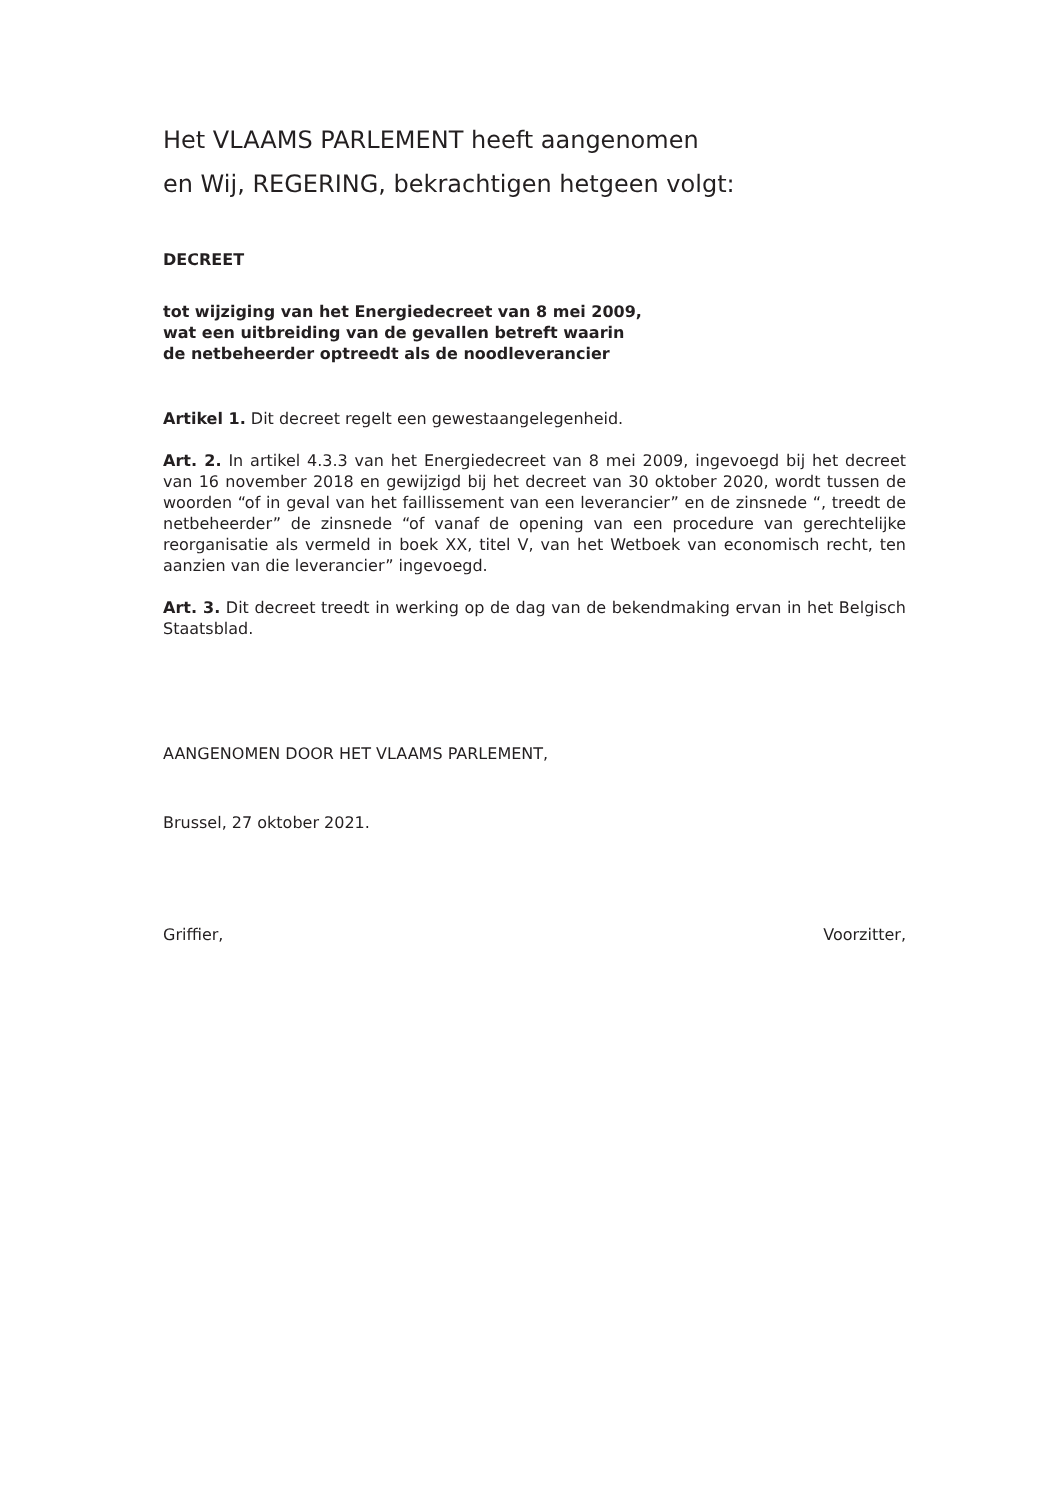Het VLAAMS PARLEMENT heeft aangenomen
en Wij, REGERING, bekrachtigen hetgeen volgt:
DECREET
tot wijziging van het Energiedecreet van 8 mei 2009,
wat een uitbreiding van de gevallen betreft waarin
de netbeheerder optreedt als de noodleverancier
Artikel 1. Dit decreet regelt een gewestaangelegenheid.
Art. 2. In artikel 4.3.3 van het Energiedecreet van 8 mei 2009, ingevoegd bij het decreet van 16 november 2018 en gewijzigd bij het decreet van 30 oktober 2020, wordt tussen de woorden “of in geval van het faillissement van een leverancier” en de zinsnede “, treedt de netbeheerder” de zinsnede “of vanaf de opening van een procedure van gerechtelijke reorganisatie als vermeld in boek XX, titel V, van het Wetboek van economisch recht, ten aanzien van die leverancier” ingevoegd.
Art. 3. Dit decreet treedt in werking op de dag van de bekendmaking ervan in het Belgisch Staatsblad.
AANGENOMEN DOOR HET VLAAMS PARLEMENT,
Brussel, 27 oktober 2021.
Griffier, Voorzitter,